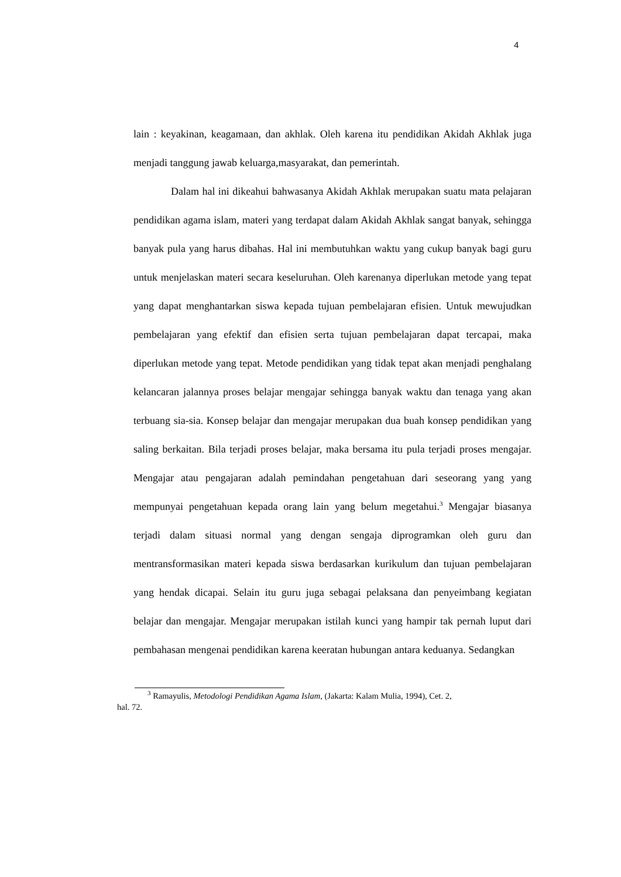4
lain : keyakinan, keagamaan, dan akhlak. Oleh karena itu pendidikan Akidah Akhlak juga menjadi tanggung jawab keluarga,masyarakat, dan pemerintah.
Dalam hal ini dikeahui bahwasanya Akidah Akhlak merupakan suatu mata pelajaran pendidikan agama islam, materi yang terdapat dalam Akidah Akhlak sangat banyak, sehingga banyak pula yang harus dibahas. Hal ini membutuhkan waktu yang cukup banyak bagi guru untuk menjelaskan materi secara keseluruhan. Oleh karenanya diperlukan metode yang tepat yang dapat menghantarkan siswa kepada tujuan pembelajaran efisien. Untuk mewujudkan pembelajaran yang efektif dan efisien serta tujuan pembelajaran dapat tercapai, maka diperlukan metode yang tepat. Metode pendidikan yang tidak tepat akan menjadi penghalang kelancaran jalannya proses belajar mengajar sehingga banyak waktu dan tenaga yang akan terbuang sia-sia. Konsep belajar dan mengajar merupakan dua buah konsep pendidikan yang saling berkaitan. Bila terjadi proses belajar, maka bersama itu pula terjadi proses mengajar. Mengajar atau pengajaran adalah pemindahan pengetahuan dari seseorang yang yang mempunyai pengetahuan kepada orang lain yang belum megetahui.<sup>3</sup> Mengajar biasanya terjadi dalam situasi normal yang dengan sengaja diprogramkan oleh guru dan mentransformasikan materi kepada siswa berdasarkan kurikulum dan tujuan pembelajaran yang hendak dicapai. Selain itu guru juga sebagai pelaksana dan penyeimbang kegiatan belajar dan mengajar. Mengajar merupakan istilah kunci yang hampir tak pernah luput dari pembahasan mengenai pendidikan karena keeratan hubungan antara keduanya. Sedangkan
<sup>3</sup> Ramayulis, Metodologi Pendidikan Agama Islam, (Jakarta: Kalam Mulia, 1994), Cet. 2,
hal. 72.